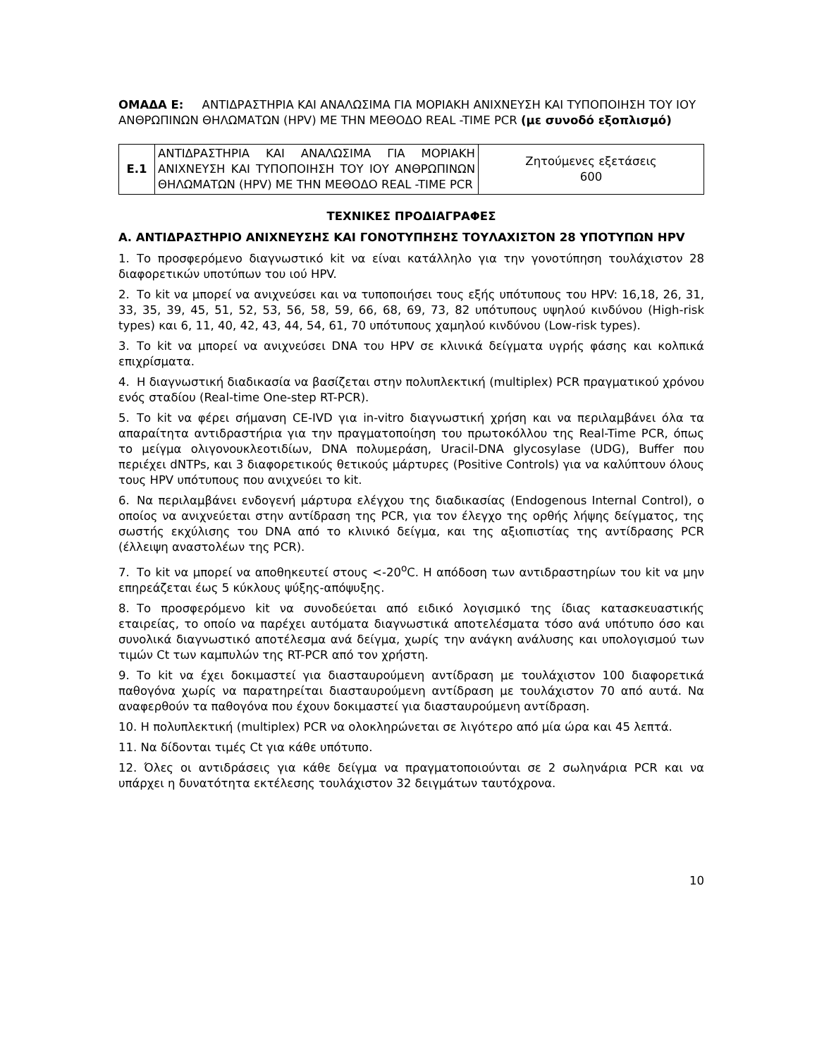ΟΜΑΔΑ Ε: ΑΝΤΙΔΡΑΣΤΗΡΙΑ ΚΑΙ ΑΝΑΛΩΣΙΜΑ ΓΙΑ ΜΟΡΙΑΚΗ ΑΝΙΧΝΕΥΣΗ ΚΑΙ ΤΥΠΟΠΟΙΗΣΗ ΤΟΥ ΙΟΥ ΑΝΘΡΩΠΙΝΩΝ ΘΗΛΩΜΑΤΩΝ (HPV) ΜΕ ΤΗΝ ΜΕΘΟΔΟ REAL -TIME PCR (με συνοδό εξοπλισμό)
| Ε.1 | ΑΝΤΙΔΡΑΣΤΗΡΙΑ ΚΑΙ ΑΝΑΛΩΣΙΜΑ ΓΙΑ ΜΟΡΙΑΚΗ ΑΝΙΧΝΕΥΣΗ ΚΑΙ ΤΥΠΟΠΟΙΗΣΗ ΤΟΥ ΙΟΥ ΑΝΘΡΩΠΙΝΩΝ ΘΗΛΩΜΑΤΩΝ (HPV) ΜΕ ΤΗΝ ΜΕΘΟΔΟ REAL -TIME PCR | Ζητούμενες εξετάσεις 600 |
ΤΕΧΝΙΚΕΣ ΠΡΟΔΙΑΓΡΑΦΕΣ
Α. ΑΝΤΙΔΡΑΣΤΗΡΙΟ ΑΝΙΧΝΕΥΣΗΣ ΚΑΙ ΓΟΝΟΤΥΠΗΣΗΣ ΤΟΥΛΑΧΙΣΤΟΝ 28 ΥΠΟΤΥΠΩΝ HPV
1. Το προσφερόμενο διαγνωστικό kit να είναι κατάλληλο για την γονοτύπηση τουλάχιστον 28 διαφορετικών υποτύπων του ιού HPV.
2. Το kit να μπορεί να ανιχνεύσει και να τυποποιήσει τους εξής υπότυπους του HPV: 16,18, 26, 31, 33, 35, 39, 45, 51, 52, 53, 56, 58, 59, 66, 68, 69, 73, 82 υπότυπους υψηλού κινδύνου (High-risk types) και 6, 11, 40, 42, 43, 44, 54, 61, 70 υπότυπους χαμηλού κινδύνου (Low-risk types).
3. Το kit να μπορεί να ανιχνεύσει DNA του HPV σε κλινικά δείγματα υγρής φάσης και κολπικά επιχρίσματα.
4. Η διαγνωστική διαδικασία να βασίζεται στην πολυπλεκτική (multiplex) PCR πραγματικού χρόνου ενός σταδίου (Real-time One-step RT-PCR).
5. Το kit να φέρει σήμανση CE-IVD για in-vitro διαγνωστική χρήση και να περιλαμβάνει όλα τα απαραίτητα αντιδραστήρια για την πραγματοποίηση του πρωτοκόλλου της Real-Time PCR, όπως το μείγμα ολιγονουκλεοτιδίων, DNA πολυμεράση, Uracil-DNA glycosylase (UDG), Buffer που περιέχει dNTPs, και 3 διαφορετικούς θετικούς μάρτυρες (Positive Controls) για να καλύπτουν όλους τους HPV υπότυπους που ανιχνεύει το kit.
6. Να περιλαμβάνει ενδογενή μάρτυρα ελέγχου της διαδικασίας (Endogenous Internal Control), ο οποίος να ανιχνεύεται στην αντίδραση της PCR, για τον έλεγχο της ορθής λήψης δείγματος, της σωστής εκχύλισης του DNA από το κλινικό δείγμα, και της αξιοπιστίας της αντίδρασης PCR (έλλειψη αναστολέων της PCR).
7. Το kit να μπορεί να αποθηκευτεί στους <-20<sup>ο</sup>C. Η απόδοση των αντιδραστηρίων του kit να μην επηρεάζεται έως 5 κύκλους ψύξης-απόψυξης.
8. Το προσφερόμενο kit να συνοδεύεται από ειδικό λογισμικό της ίδιας κατασκευαστικής εταιρείας, το οποίο να παρέχει αυτόματα διαγνωστικά αποτελέσματα τόσο ανά υπότυπο όσο και συνολικά διαγνωστικό αποτέλεσμα ανά δείγμα, χωρίς την ανάγκη ανάλυσης και υπολογισμού των τιμών Ct των καμπυλών της RT-PCR από τον χρήστη.
9. Το kit να έχει δοκιμαστεί για διασταυρούμενη αντίδραση με τουλάχιστον 100 διαφορετικά παθογόνα χωρίς να παρατηρείται διασταυρούμενη αντίδραση με τουλάχιστον 70 από αυτά. Να αναφερθούν τα παθογόνα που έχουν δοκιμαστεί για διασταυρούμενη αντίδραση.
10. Η πολυπλεκτική (multiplex) PCR να ολοκληρώνεται σε λιγότερο από μία ώρα και 45 λεπτά.
11. Να δίδονται τιμές Ct για κάθε υπότυπο.
12. Όλες οι αντιδράσεις για κάθε δείγμα να πραγματοποιούνται σε 2 σωληνάρια PCR και να υπάρχει η δυνατότητα εκτέλεσης τουλάχιστον 32 δειγμάτων ταυτόχρονα.
10